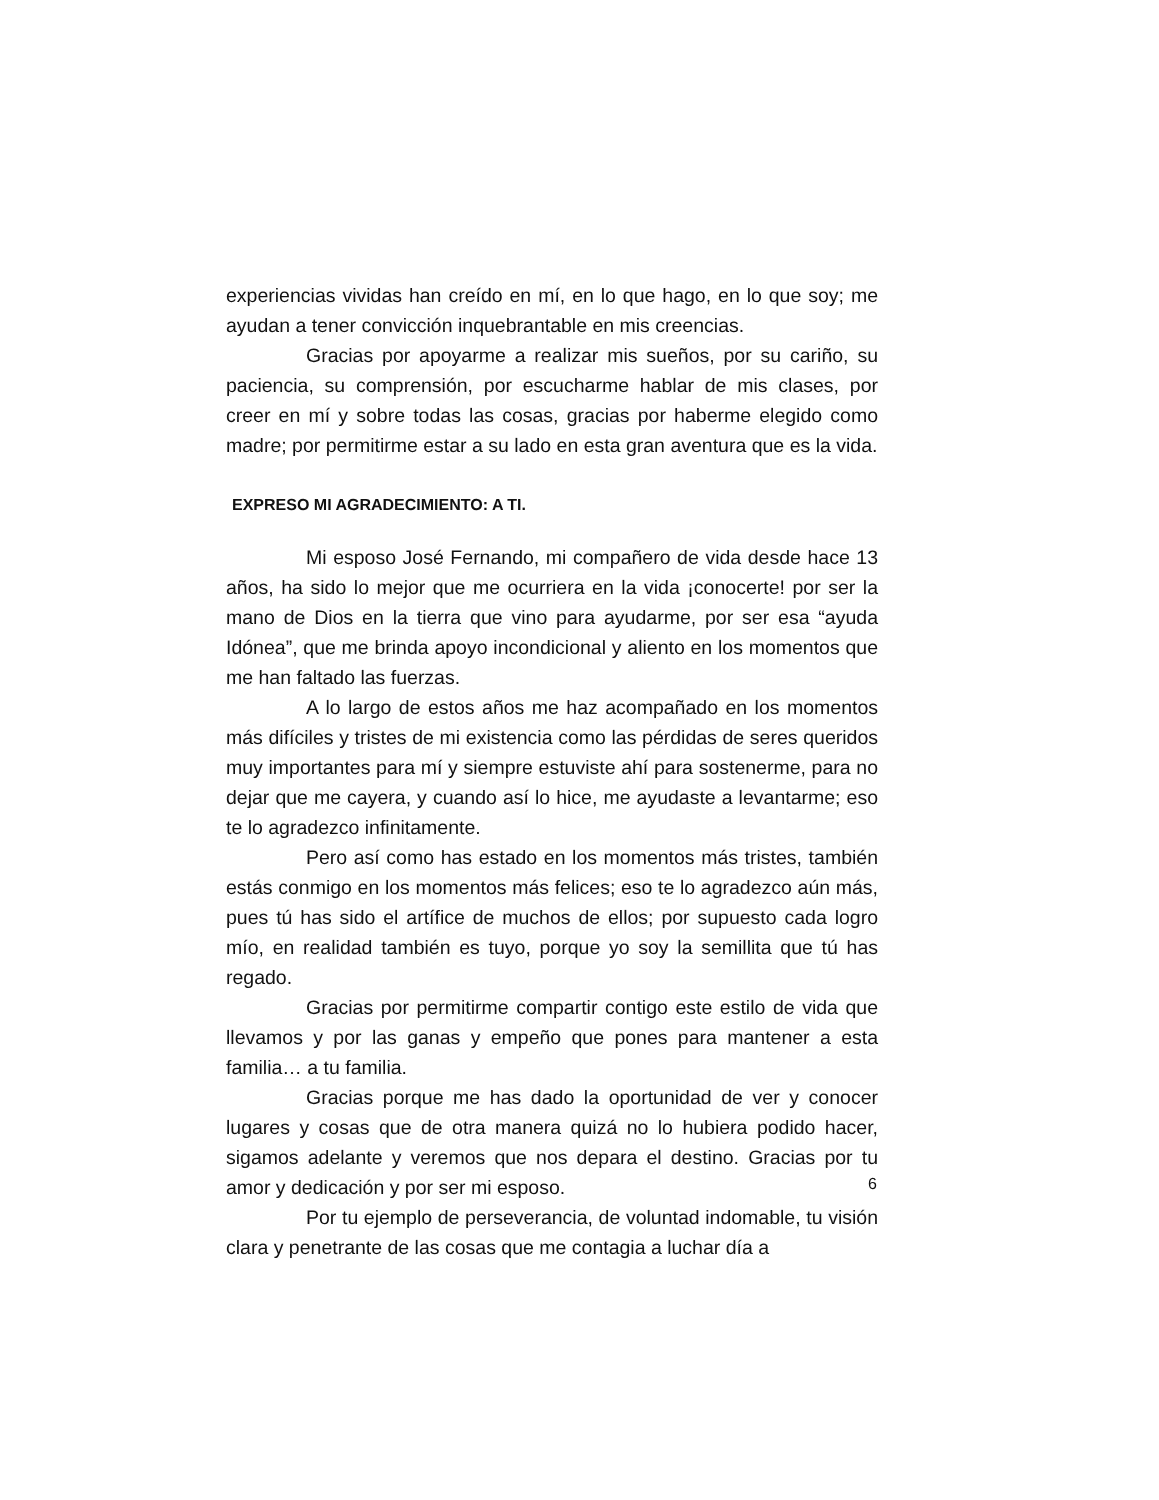experiencias vividas han creído en mí, en lo que hago, en lo que soy; me ayudan a tener convicción inquebrantable en mis creencias.
Gracias por apoyarme a realizar mis sueños, por su cariño, su paciencia, su comprensión, por escucharme hablar de mis clases, por creer en mí y sobre todas las cosas, gracias por haberme elegido como madre; por permitirme estar a su lado en esta gran aventura que es la vida.
EXPRESO MI AGRADECIMIENTO: A TI.
Mi esposo José Fernando, mi compañero de vida desde hace 13 años, ha sido lo mejor que me ocurriera en la vida ¡conocerte! por ser la mano de Dios en la tierra que vino para ayudarme, por ser esa “ayuda Idónea”, que me brinda apoyo incondicional y aliento en los momentos que me han faltado las fuerzas.
A lo largo de estos años me haz acompañado en los momentos más difíciles y tristes de mi existencia como las pérdidas de seres queridos muy importantes para mí y siempre estuviste ahí para sostenerme, para no dejar que me cayera, y cuando así lo hice, me ayudaste a levantarme; eso te lo agradezco infinitamente.
Pero así como has estado en los momentos más tristes, también estás conmigo en los momentos más felices; eso te lo agradezco aún más, pues tú has sido el artífice de muchos de ellos; por supuesto cada logro mío, en realidad también es tuyo, porque yo soy la semillita que tú has regado.
Gracias por permitirme compartir contigo este estilo de vida que llevamos y por las ganas y empeño que pones para mantener a esta familia… a tu familia.
Gracias porque me has dado la oportunidad de ver y conocer lugares y cosas que de otra manera quizá no lo hubiera podido hacer, sigamos adelante y veremos que nos depara el destino. Gracias por tu amor y dedicación y por ser mi esposo.
Por tu ejemplo de perseverancia, de voluntad indomable, tu visión clara y penetrante de las cosas que me contagia a luchar día a
6